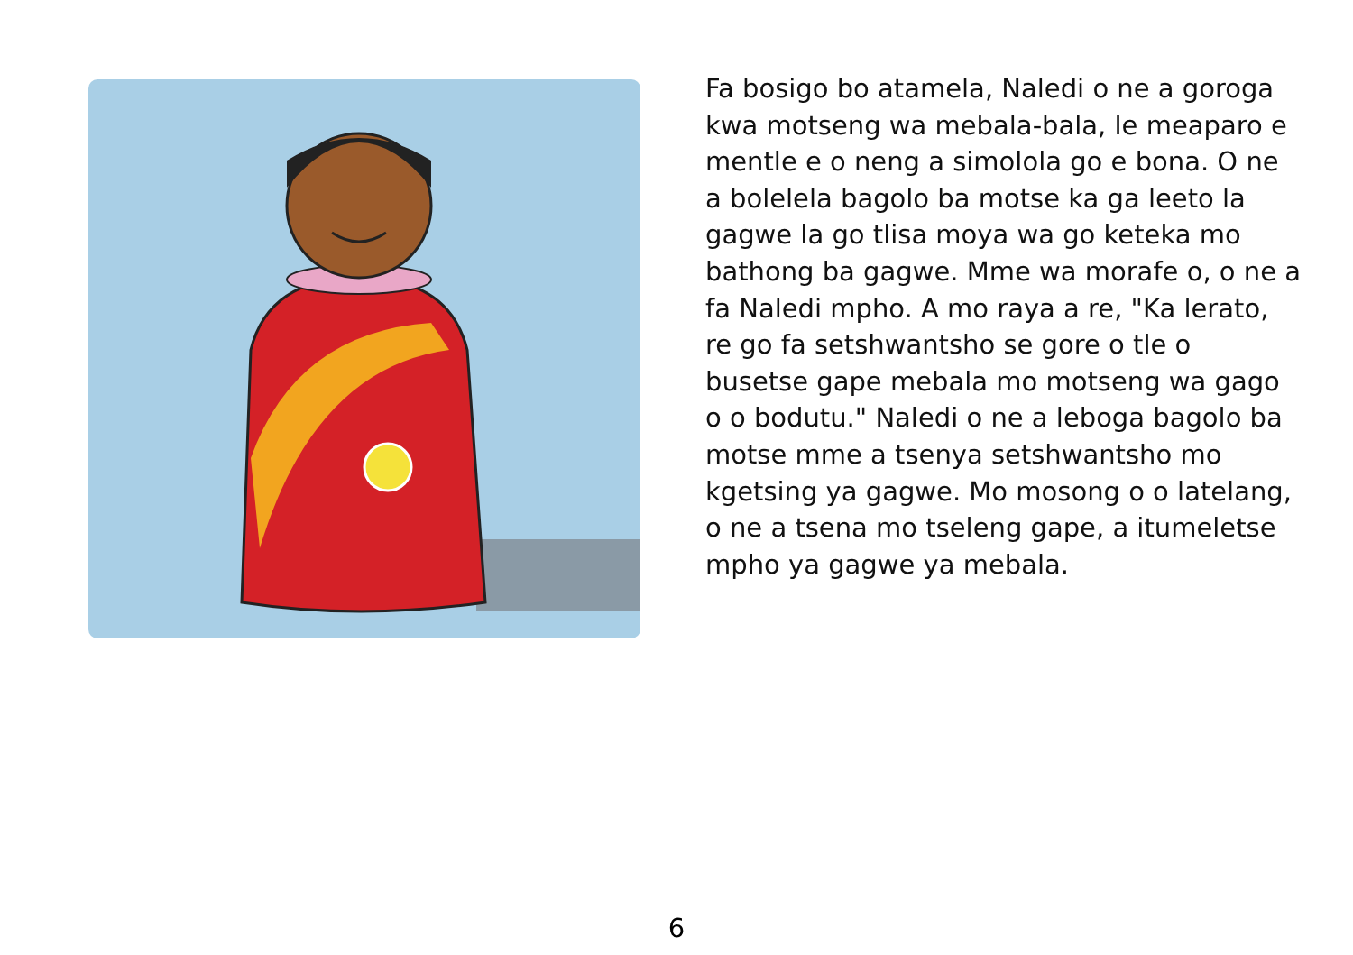Fa bosigo bo atamela, Naledi o ne a goroga kwa motseng wa mebala-bala, le meaparo e mentle e o neng a simolola go e bona. O ne a bolelela bagolo ba motse ka ga leeto la gagwe la go tlisa moya wa go keteka mo bathong ba gagwe. Mme wa morafe o, o ne a fa Naledi mpho. A mo raya a re, "Ka lerato, re go fa setshwantsho se gore o tle o busetse gape mebala mo motseng wa gago o o bodutu." Naledi o ne a leboga bagolo ba motse mme a tsenya setshwantsho mo kgetsing ya gagwe. Mo mosong o o latelang, o ne a tsena mo tseleng gape, a itumeletse mpho ya gagwe ya mebala.
6